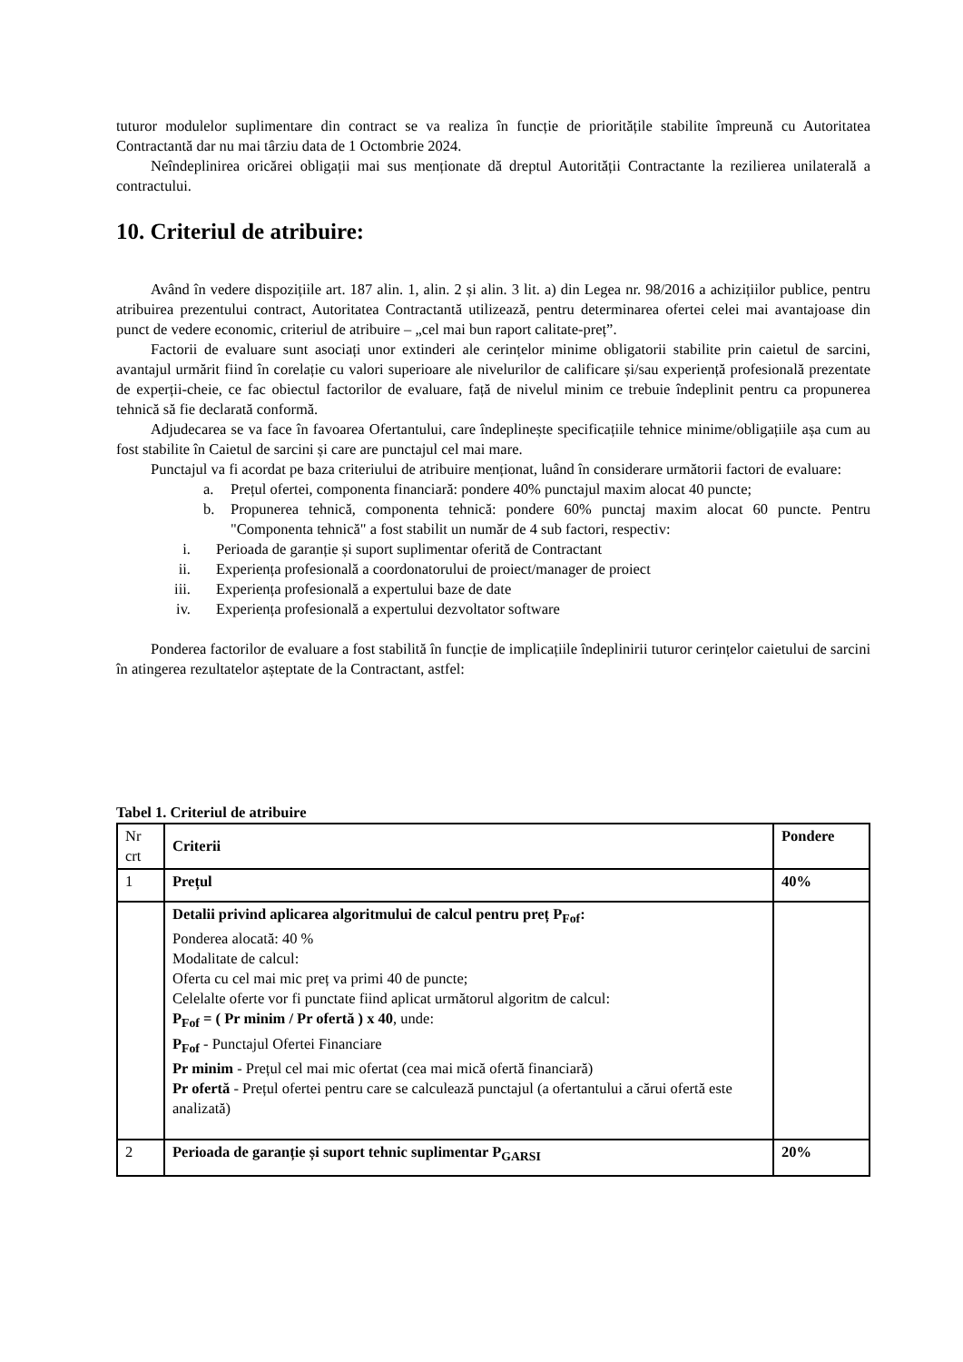tuturor modulelor suplimentare din contract se va realiza în funcție de prioritățile stabilite împreună cu Autoritatea Contractantă dar nu mai târziu data de 1 Octombrie 2024.
Neîndeplinirea oricărei obligații mai sus menționate dă dreptul Autorității Contractante la rezilierea unilaterală a contractului.
10. Criteriul de atribuire:
Având în vedere dispozițiile art. 187 alin. 1, alin. 2 și alin. 3 lit. a) din Legea nr. 98/2016 a achizițiilor publice, pentru atribuirea prezentului contract, Autoritatea Contractantă utilizează, pentru determinarea ofertei celei mai avantajoase din punct de vedere economic, criteriul de atribuire – „cel mai bun raport calitate-preț”.
Factorii de evaluare sunt asociați unor extinderi ale cerințelor minime obligatorii stabilite prin caietul de sarcini, avantajul urmărit fiind în corelație cu valori superioare ale nivelurilor de calificare și/sau experiență profesională prezentate de experții-cheie, ce fac obiectul factorilor de evaluare, față de nivelul minim ce trebuie îndeplinit pentru ca propunerea tehnică să fie declarată conformă.
Adjudecarea se va face în favoarea Ofertantului, care îndeplinește specificațiile tehnice minime/obligațiile așa cum au fost stabilite în Caietul de sarcini și care are punctajul cel mai mare.
Punctajul va fi acordat pe baza criteriului de atribuire menționat, luând în considerare următorii factori de evaluare:
a. Prețul ofertei, componenta financiară: pondere 40% punctajul maxim alocat 40 puncte;
b. Propunerea tehnică, componenta tehnică: pondere 60% punctaj maxim alocat 60 puncte. Pentru "Componenta tehnică" a fost stabilit un număr de 4 sub factori, respectiv:
i. Perioada de garanție și suport suplimentar oferită de Contractant
ii. Experiența profesională a coordonatorului de proiect/manager de proiect
iii. Experiența profesională a expertului baze de date
iv. Experiența profesională a expertului dezvoltator software
Ponderea factorilor de evaluare a fost stabilită în funcție de implicațiile îndeplinirii tuturor cerințelor caietului de sarcini în atingerea rezultatelor așteptate de la Contractant, astfel:
Tabel 1. Criteriul de atribuire
| Nr crt | Criterii | Pondere |
| --- | --- | --- |
| 1 | Prețul | 40% |
| | Detalii privind aplicarea algoritmului de calcul pentru preț P<sub>Fof</sub>: Ponderea alocată: 40 % Modalitate de calcul: Oferta cu cel mai mic preț va primi 40 de puncte; Celelalte oferte vor fi punctate fiind aplicat următorul algoritm de calcul: P<sub>Fof</sub> = ( Pr minim / Pr ofertă ) x 40 , unde: P<sub>Fof</sub> - Punctajul Ofertei Financiare Pr minim - Prețul cel mai mic ofertat (cea mai mică ofertă financiară) Pr ofertă - Prețul ofertei pentru care se calculează punctajul (a ofertantului a cărui ofertă este analizată) | |
| 2 | Perioada de garanție și suport tehnic suplimentar P<sub>GARSI</sub> | 20% |